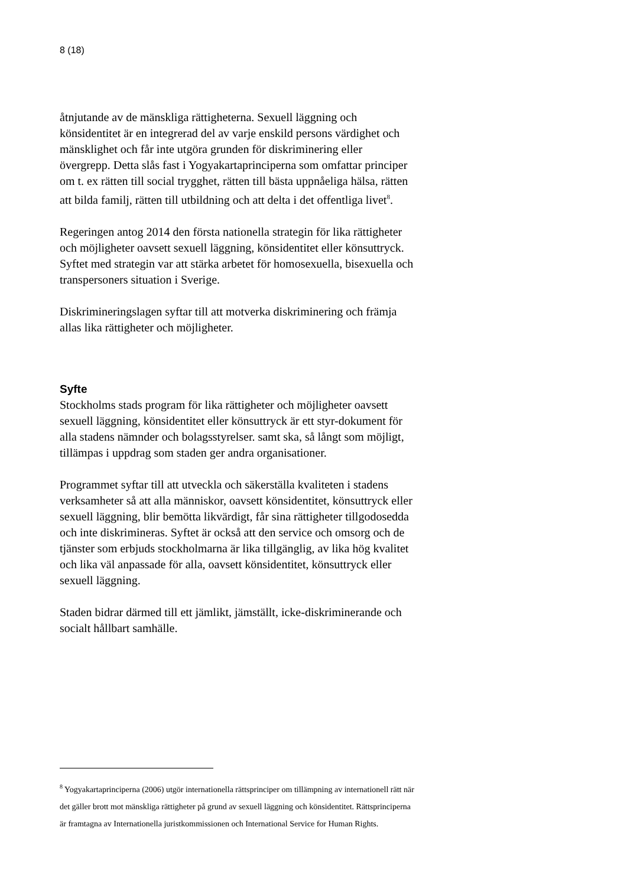8 (18)
åtnjutande av de mänskliga rättigheterna. Sexuell läggning och könsidentitet är en integrerad del av varje enskild persons värdighet och mänsklighet och får inte utgöra grunden för diskriminering eller övergrepp. Detta slås fast i Yogyakartaprinciperna som omfattar principer om t. ex rätten till social trygghet, rätten till bästa uppnåeliga hälsa, rätten att bilda familj, rätten till utbildning och att delta i det offentliga livet<sup>8</sup>.
Regeringen antog 2014 den första nationella strategin för lika rättigheter och möjligheter oavsett sexuell läggning, könsidentitet eller könsuttryck. Syftet med strategin var att stärka arbetet för homosexuella, bisexuella och transpersoners situation i Sverige.
Diskrimineringslagen syftar till att motverka diskriminering och främja allas lika rättigheter och möjligheter.
Syfte
Stockholms stads program för lika rättigheter och möjligheter oavsett sexuell läggning, könsidentitet eller könsuttryck är ett styr-dokument för alla stadens nämnder och bolagsstyrelser. samt ska, så långt som möjligt, tillämpas i uppdrag som staden ger andra organisationer.
Programmet syftar till att utveckla och säkerställa kvaliteten i stadens verksamheter så att alla människor, oavsett könsidentitet, könsuttryck eller sexuell läggning, blir bemötta likvärdigt, får sina rättigheter tillgodosedda och inte diskrimineras. Syftet är också att den service och omsorg och de tjänster som erbjuds stockholmarna är lika tillgänglig, av lika hög kvalitet och lika väl anpassade för alla, oavsett könsidentitet, könsuttryck eller sexuell läggning.
Staden bidrar därmed till ett jämlikt, jämställt, icke-diskriminerande och socialt hållbart samhälle.
<sup>8</sup> Yogyakartaprinciperna (2006) utgör internationella rättsprinciper om tillämpning av internationell rätt när det gäller brott mot mänskliga rättigheter på grund av sexuell läggning och könsidentitet. Rättsprinciperna är framtagna av Internationella juristkommissionen och International Service for Human Rights.